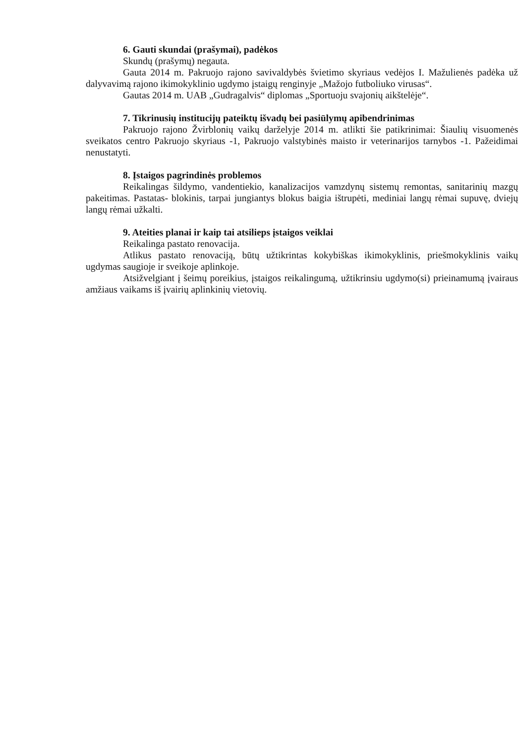6. Gauti skundai (prašymai), padėkos
Skundų (prašymų) negauta.
Gauta 2014 m. Pakruojo rajono savivaldybės švietimo skyriaus vedėjos I. Mažulienės padėka už dalyvavimą rajono ikimokyklinio ugdymo įstaigų renginyje „Mažojo futboliuko virusas“.
Gautas 2014 m. UAB „Gudragalvis“ diplomas „Sportuoju svajonių aikštelėje“.
7. Tikrinusių institucijų pateiktų išvadų bei pasiūlymų apibendrinimas
Pakruojo rajono Žvirblonių vaikų darželyje 2014 m. atlikti šie patikrinimai: Šiaulių visuomenės sveikatos centro Pakruojo skyriaus -1, Pakruojo valstybinės maisto ir veterinarijos tarnybos -1. Pažeidimai nenustatyti.
8. Įstaigos pagrindinės problemos
Reikalingas šildymo, vandentiekio, kanalizacijos vamzdynų sistemų remontas, sanitarinių mazgų pakeitimas. Pastatas- blokinis, tarpai jungiantys blokus baigia ištrupėti, mediniai langų rėmai supuvę, dviejų langų rėmai užkalti.
9. Ateities planai ir kaip tai atsilieps įstaigos veiklai
Reikalinga pastato renovacija.
Atlikus pastato renovaciją, būtų užtikrintas kokybiškas ikimokyklinis, priešmokyklinis vaikų ugdymas saugioje ir sveikoje aplinkoje.
Atsižvelgiant į šeimų poreikius, įstaigos reikalingumą, užtikrinsiu ugdymo(si) prieinamumą įvairaus amžiaus vaikams iš įvairių aplinkinių vietovių.